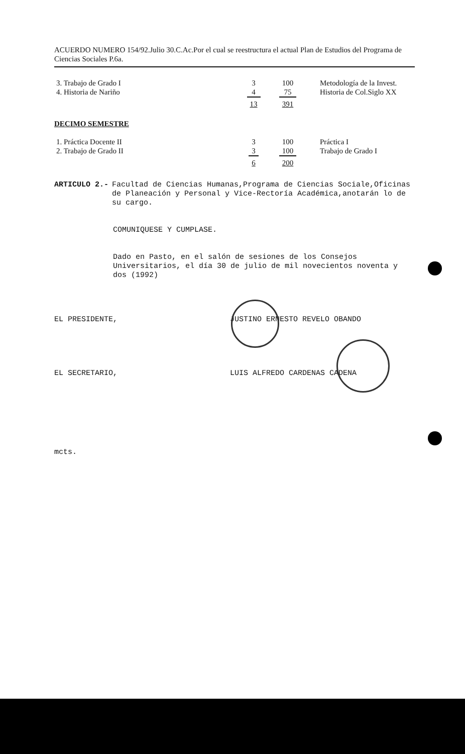ACUERDO NUMERO 154/92.Julio 30.C.Ac.Por el cual se reestructura el actual Plan de Estudios del Programa de Ciencias Sociales P.6a.
| 3. Trabajo de Grado I | 3 | 100 | Metodología de la Invest. |
| 4. Historia de Nariño | 4 | 75 | Historia de Col.Siglo XX |
| | 13 | 391 | |
DECIMO SEMESTRE
| 1. Práctica Docente II | 3 | 100 | Práctica I |
| 2. Trabajo de Grado II | 3 | 100 | Trabajo de Grado I |
| | 6 | 200 | |
ARTICULO 2.- Facultad de Ciencias Humanas,Programa de Ciencias Sociale,Oficinas de Planeación y Personal y Vice-Rectoría Académica,anotarán lo de su cargo.
COMUNIQUESE Y CUMPLASE.
Dado en Pasto, en el salón de sesiones de los Consejos Universitarios, el día 30 de julio de mil novecientos noventa y dos (1992)
EL PRESIDENTE, JUSTINO ERNESTO REVELO OBANDO
EL SECRETARIO, LUIS ALFREDO CARDENAS CADENA
mcts.